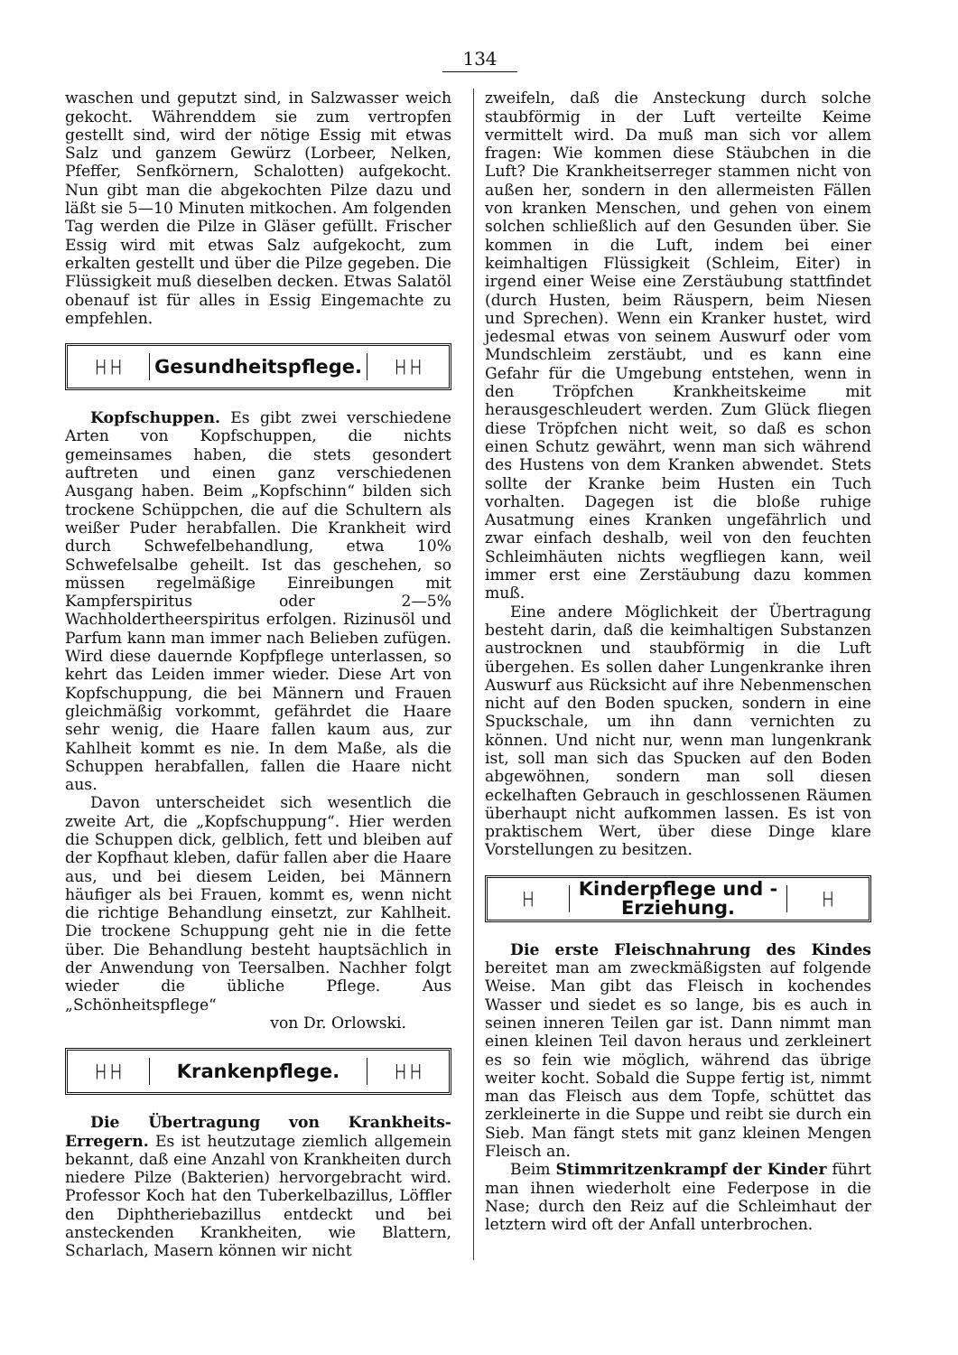134
waschen und geputzt sind, in Salzwasser weich gekocht. Währenddem sie zum vertropfen gestellt sind, wird der nötige Essig mit etwas Salz und ganzem Gewürz (Lorbeer, Nelken, Pfeffer, Senfkörnern, Schalotten) aufgekocht. Nun gibt man die abgekochten Pilze dazu und läßt sie 5—10 Minuten mitkochen. Am folgenden Tag werden die Pilze in Gläser gefüllt. Frischer Essig wird mit etwas Salz aufgekocht, zum erkalten gestellt und über die Pilze gegeben. Die Flüssigkeit muß dieselben decken. Etwas Salatöl obenauf ist für alles in Essig Eingemachte zu empfehlen.
├┤├┤
Gesundheitspflege.
├┤├┤
Kopfschuppen. Es gibt zwei verschiedene Arten von Kopfschuppen, die nichts gemeinsames haben, die stets gesondert auftreten und einen ganz verschiedenen Ausgang haben. Beim „Kopfschinn“ bilden sich trockene Schüppchen, die auf die Schultern als weißer Puder herabfallen. Die Krankheit wird durch Schwefelbehandlung, etwa 10% Schwefelsalbe geheilt. Ist das geschehen, so müssen regelmäßige Einreibungen mit Kampferspiritus oder 2—5% Wachholdertheerspiritus erfolgen. Rizinusöl und Parfum kann man immer nach Belieben zufügen. Wird diese dauernde Kopfpflege unterlassen, so kehrt das Leiden immer wieder. Diese Art von Kopfschuppung, die bei Männern und Frauen gleichmäßig vorkommt, gefährdet die Haare sehr wenig, die Haare fallen kaum aus, zur Kahlheit kommt es nie. In dem Maße, als die Schuppen herabfallen, fallen die Haare nicht aus.
Davon unterscheidet sich wesentlich die zweite Art, die „Kopfschuppung“. Hier werden die Schuppen dick, gelblich, fett und bleiben auf der Kopfhaut kleben, dafür fallen aber die Haare aus, und bei diesem Leiden, bei Männern häufiger als bei Frauen, kommt es, wenn nicht die richtige Behandlung einsetzt, zur Kahlheit. Die trockene Schuppung geht nie in die fette über. Die Behandlung besteht hauptsächlich in der Anwendung von Teersalben. Nachher folgt wieder die übliche Pflege. Aus „Schönheitspflege“
von Dr. Orlowski.
├┤├┤
Krankenpflege.
├┤├┤
Die Übertragung von Krankheits-Erregern. Es ist heutzutage ziemlich allgemein bekannt, daß eine Anzahl von Krankheiten durch niedere Pilze (Bakterien) hervorgebracht wird. Professor Koch hat den Tuberkelbazillus, Löffler den Diphtheriebazillus entdeckt und bei ansteckenden Krankheiten, wie Blattern, Scharlach, Masern können wir nicht
zweifeln, daß die Ansteckung durch solche staubförmig in der Luft verteilte Keime vermittelt wird. Da muß man sich vor allem fragen: Wie kommen diese Stäubchen in die Luft? Die Krankheitserreger stammen nicht von außen her, sondern in den allermeisten Fällen von kranken Menschen, und gehen von einem solchen schließlich auf den Gesunden über. Sie kommen in die Luft, indem bei einer keimhaltigen Flüssigkeit (Schleim, Eiter) in irgend einer Weise eine Zerstäubung stattfindet (durch Husten, beim Räuspern, beim Niesen und Sprechen). Wenn ein Kranker hustet, wird jedesmal etwas von seinem Auswurf oder vom Mundschleim zerstäubt, und es kann eine Gefahr für die Umgebung entstehen, wenn in den Tröpfchen Krankheitskeime mit herausgeschleudert werden. Zum Glück fliegen diese Tröpfchen nicht weit, so daß es schon einen Schutz gewährt, wenn man sich während des Hustens von dem Kranken abwendet. Stets sollte der Kranke beim Husten ein Tuch vorhalten. Dagegen ist die bloße ruhige Ausatmung eines Kranken ungefährlich und zwar einfach deshalb, weil von den feuchten Schleimhäuten nichts wegfliegen kann, weil immer erst eine Zerstäubung dazu kommen muß.
Eine andere Möglichkeit der Übertragung besteht darin, daß die keimhaltigen Substanzen austrocknen und staubförmig in die Luft übergehen. Es sollen daher Lungenkranke ihren Auswurf aus Rücksicht auf ihre Nebenmenschen nicht auf den Boden spucken, sondern in eine Spuckschale, um ihn dann vernichten zu können. Und nicht nur, wenn man lungenkrank ist, soll man sich das Spucken auf den Boden abgewöhnen, sondern man soll diesen eckelhaften Gebrauch in geschlossenen Räumen überhaupt nicht aufkommen lassen. Es ist von praktischem Wert, über diese Dinge klare Vorstellungen zu besitzen.
├┤
Kinderpflege und -Erziehung.
├┤
Die erste Fleischnahrung des Kindes bereitet man am zweckmäßigsten auf folgende Weise. Man gibt das Fleisch in kochendes Wasser und siedet es so lange, bis es auch in seinen inneren Teilen gar ist. Dann nimmt man einen kleinen Teil davon heraus und zerkleinert es so fein wie möglich, während das übrige weiter kocht. Sobald die Suppe fertig ist, nimmt man das Fleisch aus dem Topfe, schüttet das zerkleinerte in die Suppe und reibt sie durch ein Sieb. Man fängt stets mit ganz kleinen Mengen Fleisch an.
Beim Stimmritzenkrampf der Kinder führt man ihnen wiederholt eine Federpose in die Nase; durch den Reiz auf die Schleimhaut der letztern wird oft der Anfall unterbrochen.